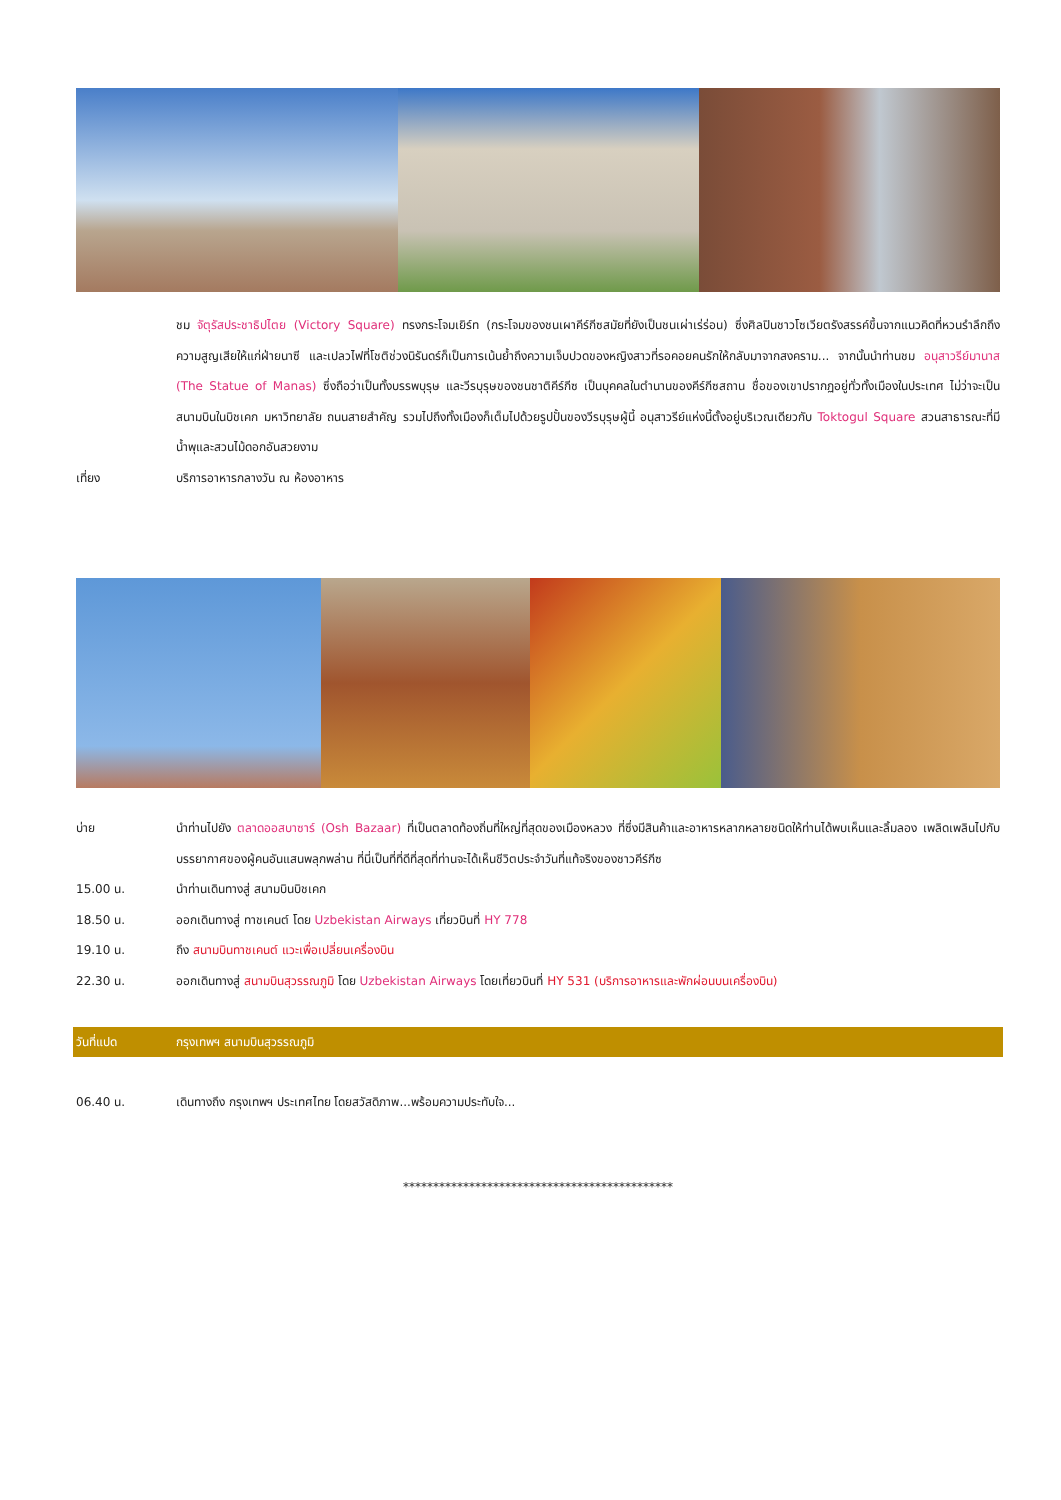ชม จัตุรัสประชาธิปไตย (Victory Square) ทรงกระโจมเยิร์ท (กระโจมของชนเผาคีร์กีซสมัยที่ยังเป็นชนเผ่าเร่ร่อน) ซึ่งศิลปินชาวโซเวียตรังสรรค์ขึ้นจากแนวคิดที่หวนรำลึกถึงความสูญเสียให้แก่ฝ่ายนาซี และเปลวไฟที่โชติช่วงนิรันดร์ก็เป็นการเน้นย้ำถึงความเจ็บปวดของหญิงสาวที่รอคอยคนรักให้กลับมาจากสงคราม... จากนั้นนำท่านชม อนุสาวรีย์มานาส (The Statue of Manas) ซึ่งถือว่าเป็นทั้งบรรพบุรุษ และวีรบุรุษของชนชาติคีร์กีซ เป็นบุคคลในตำนานของคีร์กีซสถาน ชื่อของเขาปรากฏอยู่ทั่วทั้งเมืองในประเทศ ไม่ว่าจะเป็นสนามบินในบิชเคก มหาวิทยาลัย ถนนสายสำคัญ รวมไปถึงทั้งเมืองก็เต็มไปด้วยรูปปั้นของวีรบุรุษผู้นี้ อนุสาวรีย์แห่งนี้ตั้งอยู่บริเวณเดียวกับ Toktogul Square สวนสาธารณะที่มีน้ำพุและสวนไม้ดอกอันสวยงาม
เที่ยง บริการอาหารกลางวัน ณ ห้องอาหาร
บ่าย นำท่านไปยัง ตลาดออสบาซาร์ (Osh Bazaar) ที่เป็นตลาดท้องถิ่นที่ใหญ่ที่สุดของเมืองหลวง ที่ซึ่งมีสินค้าและอาหารหลากหลายชนิดให้ท่านได้พบเห็นและลิ้มลอง เพลิดเพลินไปกับบรรยากาศของผู้คนอันแสนพลุกพล่าน ที่นี่เป็นที่ที่ดีที่สุดที่ท่านจะได้เห็นชีวิตประจำวันที่แท้จริงของชาวคีร์กีซ
15.00 น. นำท่านเดินทางสู่ สนามบินบิชเคก
18.50 น. ออกเดินทางสู่ ทาชเคนต์ โดย Uzbekistan Airways เที่ยวบินที่ HY 778
19.10 น. ถึง สนามบินทาชเคนต์ แวะเพื่อเปลี่ยนเครื่องบิน
22.30 น. ออกเดินทางสู่ สนามบินสุวรรณภูมิ โดย Uzbekistan Airways โดยเที่ยวบินที่ HY 531 (บริการอาหารและพักผ่อนบนเครื่องบิน)
วันที่แปด กรุงเทพฯ สนามบินสุวรรณภูมิ
06.40 น. เดินทางถึง กรุงเทพฯ ประเทศไทย โดยสวัสดิภาพ...พร้อมความประทับใจ...
*********************************************